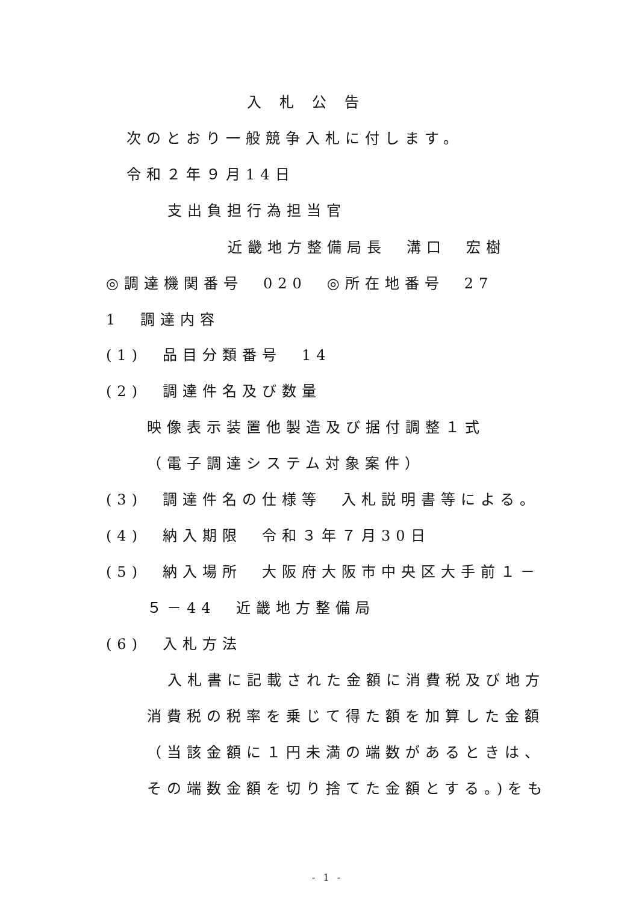入札公告
次のとおり一般競争入札に付します。
令和２年９月14日
支出負担行為担当官
近畿地方整備局長　溝口　宏樹
◎調達機関番号　020　◎所在地番号　27
1　調達内容
(1)　品目分類番号　14
(2)　調達件名及び数量
映像表示装置他製造及び据付調整１式
（電子調達システム対象案件）
(3)　調達件名の仕様等　入札説明書等による。
(4)　納入期限　令和３年７月30日
(5)　納入場所　大阪府大阪市中央区大手前１－
５－44　近畿地方整備局
(6)　入札方法
入札書に記載された金額に消費税及び地方
消費税の税率を乗じて得た額を加算した金額
（当該金額に１円未満の端数があるときは、
その端数金額を切り捨てた金額とする。)をも
- 1 -